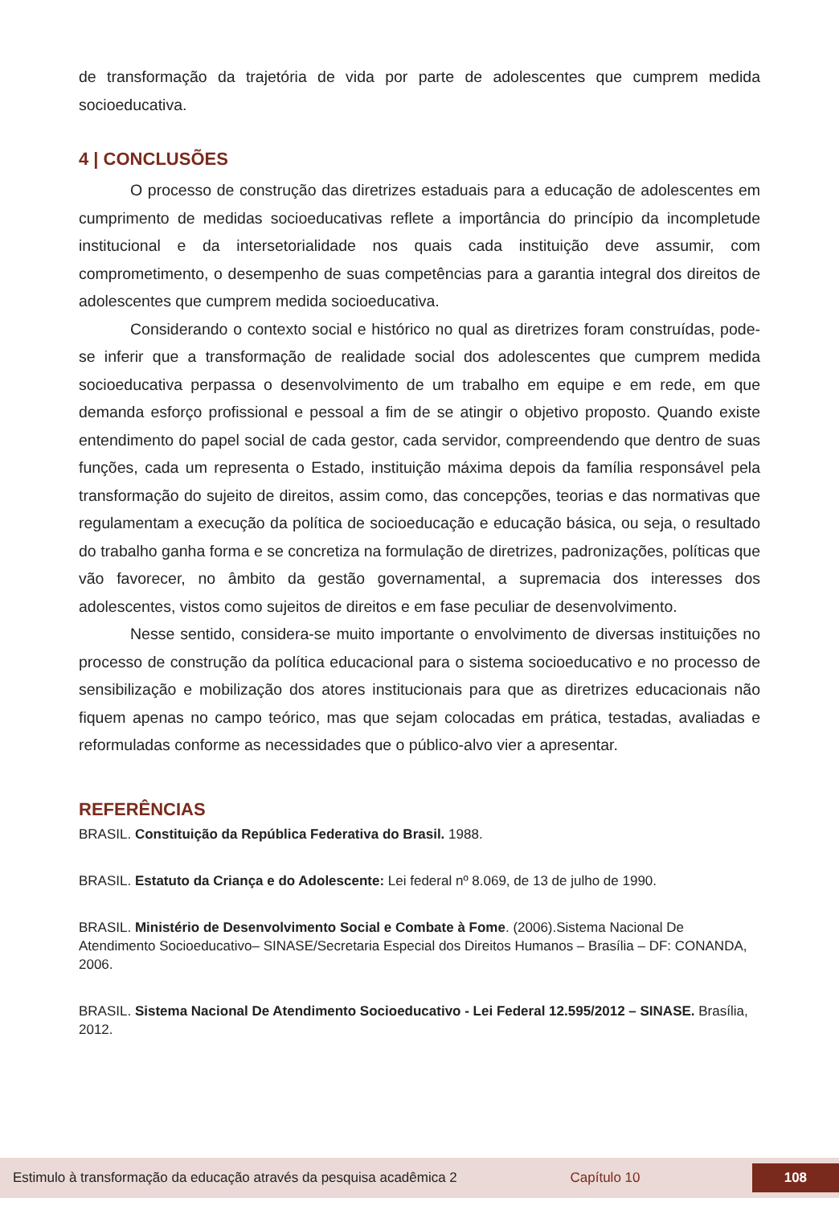de transformação da trajetória de vida por parte de adolescentes que cumprem medida socioeducativa.
4 | CONCLUSÕES
O processo de construção das diretrizes estaduais para a educação de adolescentes em cumprimento de medidas socioeducativas reflete a importância do princípio da incompletude institucional e da intersetorialidade nos quais cada instituição deve assumir, com comprometimento, o desempenho de suas competências para a garantia integral dos direitos de adolescentes que cumprem medida socioeducativa.
Considerando o contexto social e histórico no qual as diretrizes foram construídas, pode-se inferir que a transformação de realidade social dos adolescentes que cumprem medida socioeducativa perpassa o desenvolvimento de um trabalho em equipe e em rede, em que demanda esforço profissional e pessoal a fim de se atingir o objetivo proposto. Quando existe entendimento do papel social de cada gestor, cada servidor, compreendendo que dentro de suas funções, cada um representa o Estado, instituição máxima depois da família responsável pela transformação do sujeito de direitos, assim como, das concepções, teorias e das normativas que regulamentam a execução da política de socioeducação e educação básica, ou seja, o resultado do trabalho ganha forma e se concretiza na formulação de diretrizes, padronizações, políticas que vão favorecer, no âmbito da gestão governamental, a supremacia dos interesses dos adolescentes, vistos como sujeitos de direitos e em fase peculiar de desenvolvimento.
Nesse sentido, considera-se muito importante o envolvimento de diversas instituições no processo de construção da política educacional para o sistema socioeducativo e no processo de sensibilização e mobilização dos atores institucionais para que as diretrizes educacionais não fiquem apenas no campo teórico, mas que sejam colocadas em prática, testadas, avaliadas e reformuladas conforme as necessidades que o público-alvo vier a apresentar.
REFERÊNCIAS
BRASIL. Constituição da República Federativa do Brasil. 1988.
BRASIL. Estatuto da Criança e do Adolescente: Lei federal nº 8.069, de 13 de julho de 1990.
BRASIL. Ministério de Desenvolvimento Social e Combate à Fome. (2006).Sistema Nacional De Atendimento Socioeducativo– SINASE/Secretaria Especial dos Direitos Humanos – Brasília – DF: CONANDA, 2006.
BRASIL. Sistema Nacional De Atendimento Socioeducativo - Lei Federal 12.595/2012 – SINASE. Brasília, 2012.
Estimulo à transformação da educação através da pesquisa acadêmica 2 Capítulo 10 108